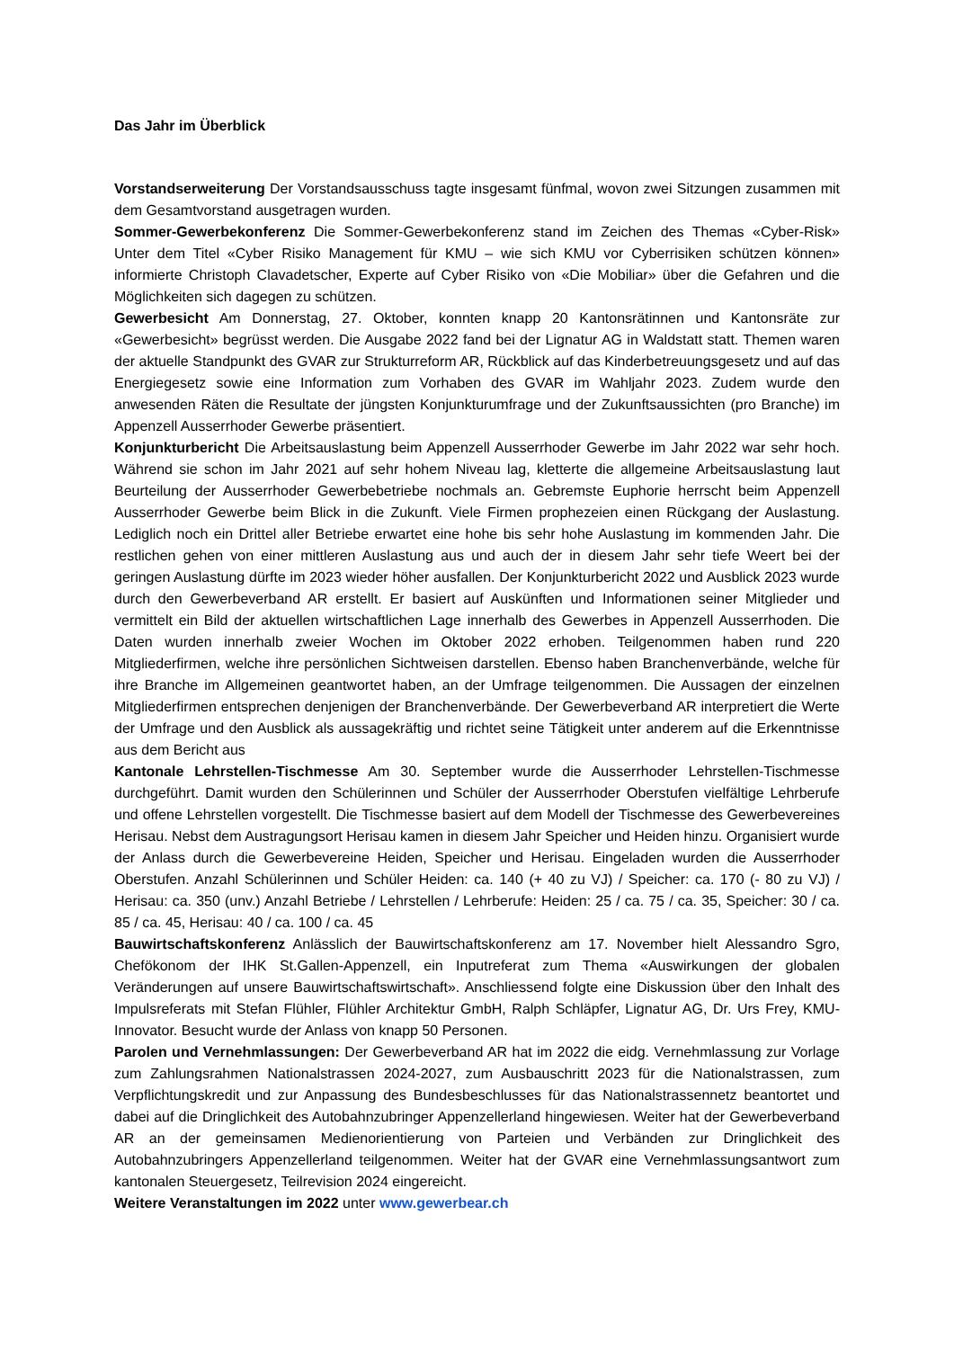Das Jahr im Überblick
Vorstandserweiterung Der Vorstandsausschuss tagte insgesamt fünfmal, wovon zwei Sitzungen zusammen mit dem Gesamtvorstand ausgetragen wurden.
Sommer-Gewerbekonferenz Die Sommer-Gewerbekonferenz stand im Zeichen des Themas «Cyber-Risk» Unter dem Titel «Cyber Risiko Management für KMU – wie sich KMU vor Cyberrisiken schützen können» informierte Christoph Clavadetscher, Experte auf Cyber Risiko von «Die Mobiliar» über die Gefahren und die Möglichkeiten sich dagegen zu schützen.
Gewerbesicht Am Donnerstag, 27. Oktober, konnten knapp 20 Kantonsrätinnen und Kantonsräte zur «Gewerbesicht» begrüsst werden. Die Ausgabe 2022 fand bei der Lignatur AG in Waldstatt statt. Themen waren der aktuelle Standpunkt des GVAR zur Strukturreform AR, Rückblick auf das Kinderbetreuungsgesetz und auf das Energiegesetz sowie eine Information zum Vorhaben des GVAR im Wahljahr 2023. Zudem wurde den anwesenden Räten die Resultate der jüngsten Konjunkturumfrage und der Zukunftsaussichten (pro Branche) im Appenzell Ausserrhoder Gewerbe präsentiert.
Konjunkturbericht Die Arbeitsauslastung beim Appenzell Ausserrhoder Gewerbe im Jahr 2022 war sehr hoch. Während sie schon im Jahr 2021 auf sehr hohem Niveau lag, kletterte die allgemeine Arbeitsauslastung laut Beurteilung der Ausserrhoder Gewerbebetriebe nochmals an. Gebremste Euphorie herrscht beim Appenzell Ausserrhoder Gewerbe beim Blick in die Zukunft. Viele Firmen prophezeien einen Rückgang der Auslastung. Lediglich noch ein Drittel aller Betriebe erwartet eine hohe bis sehr hohe Auslastung im kommenden Jahr. Die restlichen gehen von einer mittleren Auslastung aus und auch der in diesem Jahr sehr tiefe Weert bei der geringen Auslastung dürfte im 2023 wieder höher ausfallen. Der Konjunkturbericht 2022 und Ausblick 2023 wurde durch den Gewerbeverband AR erstellt. Er basiert auf Auskünften und Informationen seiner Mitglieder und vermittelt ein Bild der aktuellen wirtschaftlichen Lage innerhalb des Gewerbes in Appenzell Ausserrhoden. Die Daten wurden innerhalb zweier Wochen im Oktober 2022 erhoben. Teilgenommen haben rund 220 Mitgliederfirmen, welche ihre persönlichen Sichtweisen darstellen. Ebenso haben Branchenverbände, welche für ihre Branche im Allgemeinen geantwortet haben, an der Umfrage teilgenommen. Die Aussagen der einzelnen Mitgliederfirmen entsprechen denjenigen der Branchenverbände. Der Gewerbeverband AR interpretiert die Werte der Umfrage und den Ausblick als aussagekräftig und richtet seine Tätigkeit unter anderem auf die Erkenntnisse aus dem Bericht aus
Kantonale Lehrstellen-Tischmesse Am 30. September wurde die Ausserrhoder Lehrstellen-Tischmesse durchgeführt. Damit wurden den Schülerinnen und Schüler der Ausserrhoder Oberstufen vielfältige Lehrberufe und offene Lehrstellen vorgestellt. Die Tischmesse basiert auf dem Modell der Tischmesse des Gewerbevereines Herisau. Nebst dem Austragungsort Herisau kamen in diesem Jahr Speicher und Heiden hinzu. Organisiert wurde der Anlass durch die Gewerbevereine Heiden, Speicher und Herisau. Eingeladen wurden die Ausserrhoder Oberstufen. Anzahl Schülerinnen und Schüler Heiden: ca. 140 (+ 40 zu VJ) / Speicher: ca. 170 (- 80 zu VJ) / Herisau: ca. 350 (unv.) Anzahl Betriebe / Lehrstellen / Lehrberufe: Heiden: 25 / ca. 75 / ca. 35, Speicher: 30 / ca. 85 / ca. 45, Herisau: 40 / ca. 100 / ca. 45
Bauwirtschaftskonferenz Anlässlich der Bauwirtschaftskonferenz am 17. November hielt Alessandro Sgro, Chefökonom der IHK St.Gallen-Appenzell, ein Inputreferat zum Thema «Auswirkungen der globalen Veränderungen auf unsere Bauwirtschaftswirtschaft». Anschliessend folgte eine Diskussion über den Inhalt des Impulsreferats mit Stefan Flühler, Flühler Architektur GmbH, Ralph Schläpfer, Lignatur AG, Dr. Urs Frey, KMU-Innovator. Besucht wurde der Anlass von knapp 50 Personen.
Parolen und Vernehmlassungen: Der Gewerbeverband AR hat im 2022 die eidg. Vernehmlassung zur Vorlage zum Zahlungsrahmen Nationalstrassen 2024-2027, zum Ausbauschritt 2023 für die Nationalstrassen, zum Verpflichtungskredit und zur Anpassung des Bundesbeschlusses für das Nationalstrassennetz beantortet und dabei auf die Dringlichkeit des Autobahnzubringer Appenzellerland hingewiesen. Weiter hat der Gewerbeverband AR an der gemeinsamen Medienorientierung von Parteien und Verbänden zur Dringlichkeit des Autobahnzubringers Appenzellerland teilgenommen. Weiter hat der GVAR eine Vernehmlassungsantwort zum kantonalen Steuergesetz, Teilrevision 2024 eingereicht.
Weitere Veranstaltungen im 2022 unter www.gewerbear.ch